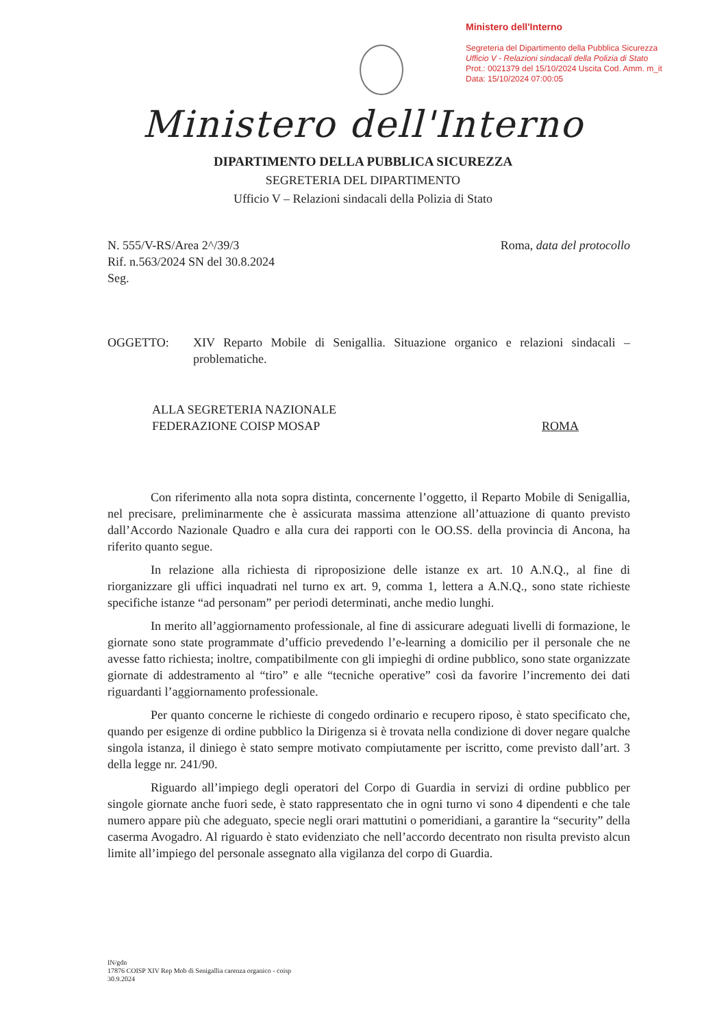Ministero dell'Interno
Segreteria del Dipartimento della Pubblica Sicurezza
Ufficio V - Relazioni sindacali della Polizia di Stato
Prot.: 0021379 del 15/10/2024 Uscita Cod. Amm. m_it
Data: 15/10/2024 07:00:05
Ministero dell'Interno
DIPARTIMENTO DELLA PUBBLICA SICUREZZA
SEGRETERIA DEL DIPARTIMENTO
Ufficio V – Relazioni sindacali della Polizia di Stato
N. 555/V-RS/Area 2^/39/3
Rif. n.563/2024 SN del 30.8.2024
Seg.
Roma, data del protocollo
OGGETTO: XIV Reparto Mobile di Senigallia. Situazione organico e relazioni sindacali – problematiche.
ALLA SEGRETERIA NAZIONALE
FEDERAZIONE COISP MOSAP
ROMA
Con riferimento alla nota sopra distinta, concernente l’oggetto, il Reparto Mobile di Senigallia, nel precisare, preliminarmente che è assicurata massima attenzione all’attuazione di quanto previsto dall’Accordo Nazionale Quadro e alla cura dei rapporti con le OO.SS. della provincia di Ancona, ha riferito quanto segue.
In relazione alla richiesta di riproposizione delle istanze ex art. 10 A.N.Q., al fine di riorganizzare gli uffici inquadrati nel turno ex art. 9, comma 1, lettera a A.N.Q., sono state richieste specifiche istanze “ad personam” per periodi determinati, anche medio lunghi.
In merito all’aggiornamento professionale, al fine di assicurare adeguati livelli di formazione, le giornate sono state programmate d’ufficio prevedendo l’e-learning a domicilio per il personale che ne avesse fatto richiesta; inoltre, compatibilmente con gli impieghi di ordine pubblico, sono state organizzate giornate di addestramento al “tiro” e alle “tecniche operative” così da favorire l’incremento dei dati riguardanti l’aggiornamento professionale.
Per quanto concerne le richieste di congedo ordinario e recupero riposo, è stato specificato che, quando per esigenze di ordine pubblico la Dirigenza si è trovata nella condizione di dover negare qualche singola istanza, il diniego è stato sempre motivato compiutamente per iscritto, come previsto dall’art. 3 della legge nr. 241/90.
Riguardo all’impiego degli operatori del Corpo di Guardia in servizi di ordine pubblico per singole giornate anche fuori sede, è stato rappresentato che in ogni turno vi sono 4 dipendenti e che tale numero appare più che adeguato, specie negli orari mattutini o pomeridiani, a garantire la “security” della caserma Avogadro. Al riguardo è stato evidenziato che nell’accordo decentrato non risulta previsto alcun limite all’impiego del personale assegnato alla vigilanza del corpo di Guardia.
IN/gdn
17876 COISP XIV Rep Mob di Senigallia carenza organico - coisp
30.9.2024